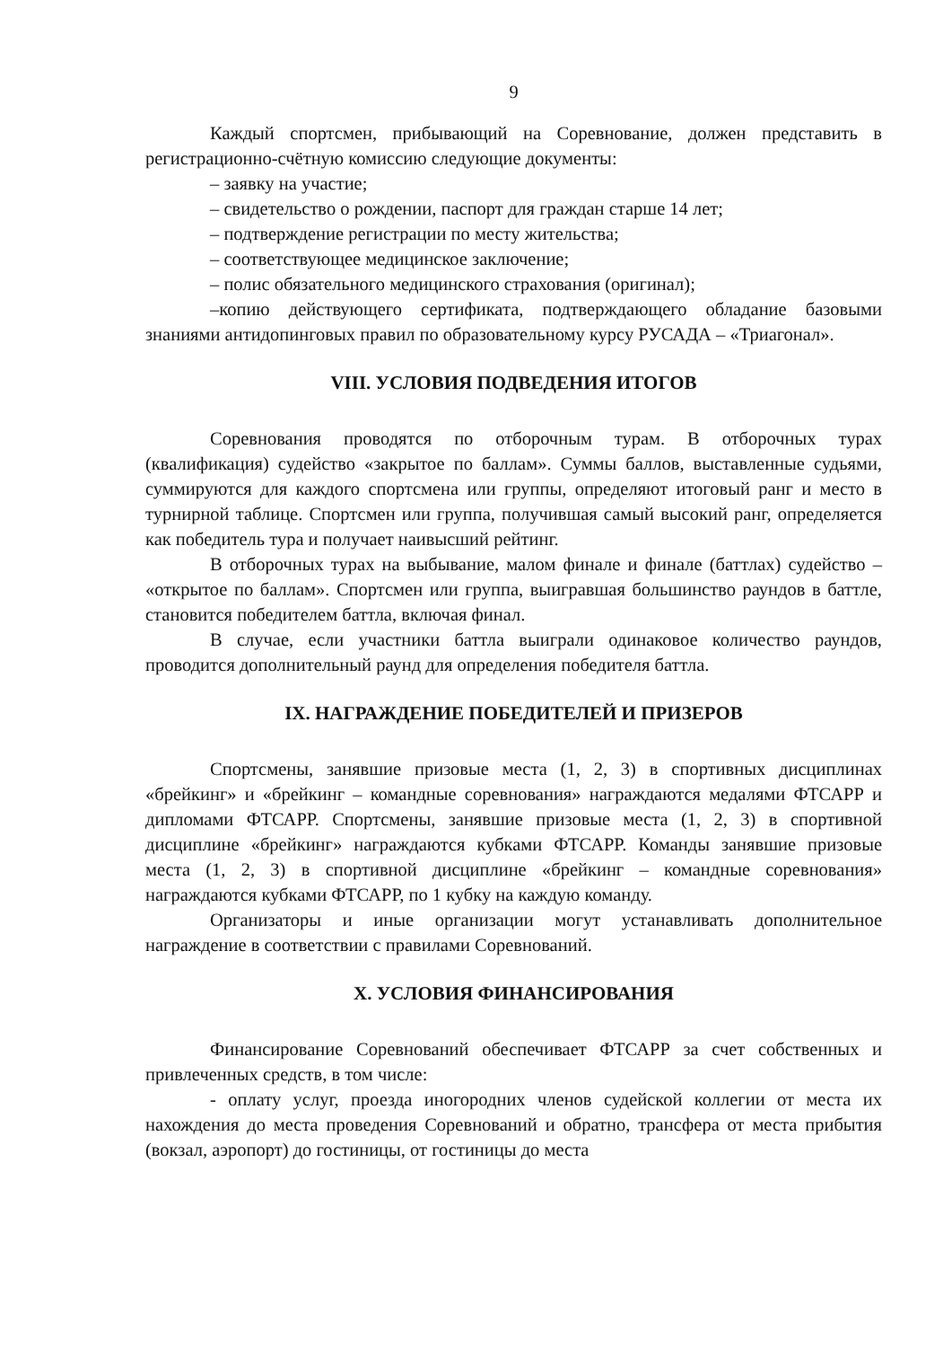9
Каждый спортсмен, прибывающий на Соревнование, должен представить в регистрационно-счётную комиссию следующие документы:
– заявку на участие;
– свидетельство о рождении, паспорт для граждан старше 14 лет;
– подтверждение регистрации по месту жительства;
– соответствующее медицинское заключение;
– полис обязательного медицинского страхования (оригинал);
–копию действующего сертификата, подтверждающего обладание базовыми знаниями антидопинговых правил по образовательному курсу РУСАДА – «Триагонал».
VIII. УСЛОВИЯ ПОДВЕДЕНИЯ ИТОГОВ
Соревнования проводятся по отборочным турам. В отборочных турах (квалификация) судейство «закрытое по баллам». Суммы баллов, выставленные судьями, суммируются для каждого спортсмена или группы, определяют итоговый ранг и место в турнирной таблице. Спортсмен или группа, получившая самый высокий ранг, определяется как победитель тура и получает наивысший рейтинг.
В отборочных турах на выбывание, малом финале и финале (баттлах) судейство – «открытое по баллам». Спортсмен или группа, выигравшая большинство раундов в баттле, становится победителем баттла, включая финал.
В случае, если участники баттла выиграли одинаковое количество раундов, проводится дополнительный раунд для определения победителя баттла.
IX. НАГРАЖДЕНИЕ ПОБЕДИТЕЛЕЙ И ПРИЗЕРОВ
Спортсмены, занявшие призовые места (1, 2, 3) в спортивных дисциплинах «брейкинг» и «брейкинг – командные соревнования» награждаются медалями ФТСАРР и дипломами ФТСАРР. Спортсмены, занявшие призовые места (1, 2, 3) в спортивной дисциплине «брейкинг» награждаются кубками ФТСАРР. Команды занявшие призовые места (1, 2, 3) в спортивной дисциплине «брейкинг – командные соревнования» награждаются кубками ФТСАРР, по 1 кубку на каждую команду.
Организаторы и иные организации могут устанавливать дополнительное награждение в соответствии с правилами Соревнований.
X. УСЛОВИЯ ФИНАНСИРОВАНИЯ
Финансирование Соревнований обеспечивает ФТСАРР за счет собственных и привлеченных средств, в том числе:
- оплату услуг, проезда иногородних членов судейской коллегии от места их нахождения до места проведения Соревнований и обратно, трансфера от места прибытия (вокзал, аэропорт) до гостиницы, от гостиницы до места